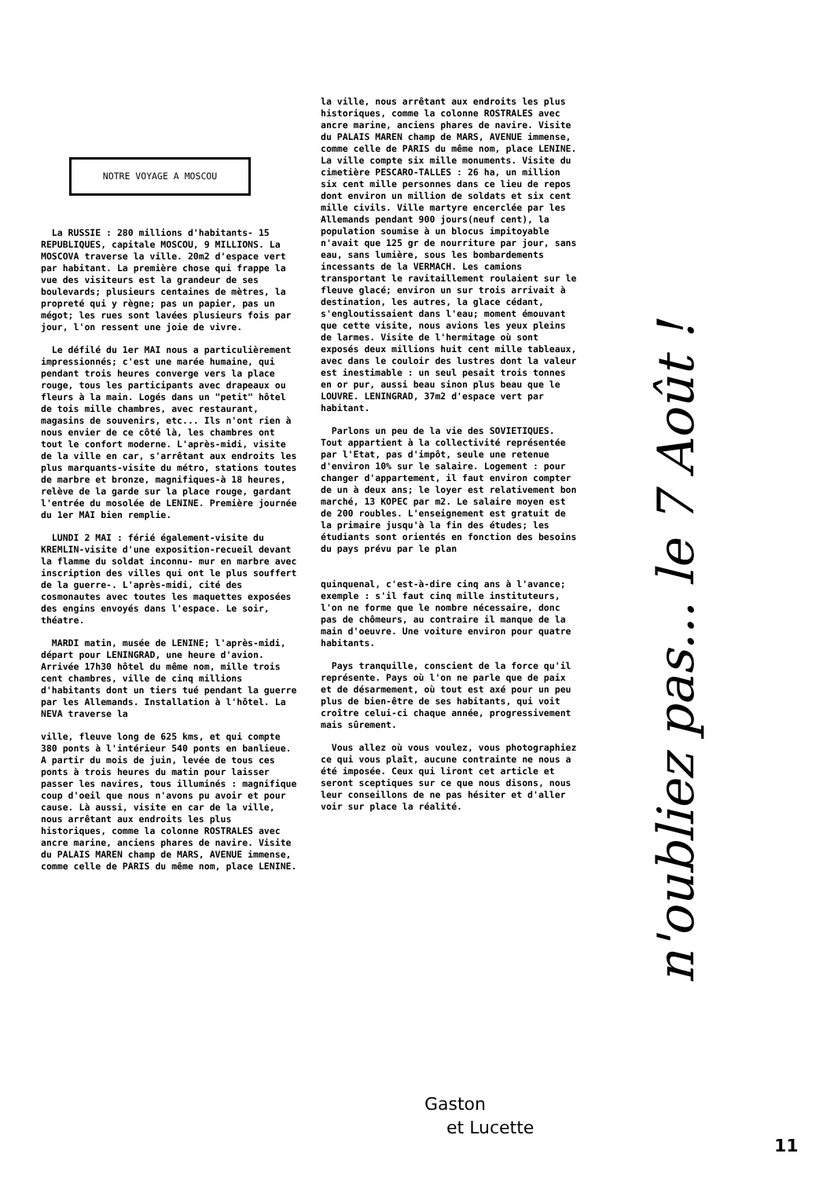NOTRE VOYAGE A MOSCOU
La RUSSIE : 280 millions d'habitants- 15 REPUBLIQUES, capitale MOSCOU, 9 MILLIONS. La MOSCOVA traverse la ville. 20m2 d'espace vert par habitant. La première chose qui frappe la vue des visiteurs est la grandeur de ses boulevards; plusieurs centaines de mètres, la propreté qui y règne; pas un papier, pas un mégot; les rues sont lavées plusieurs fois par jour, l'on ressent une joie de vivre.
Le défilé du 1er MAI nous a particulièrement impressionnés; c'est une marée humaine, qui pendant trois heures converge vers la place rouge, tous les participants avec drapeaux ou fleurs à la main. Logés dans un "petit" hôtel de tois mille chambres, avec restaurant, magasins de souvenirs, etc... Ils n'ont rien à nous envier de ce côté là, les chambres ont tout le confort moderne. L'après-midi, visite de la ville en car, s'arrêtant aux endroits les plus marquants-visite du métro, stations toutes de marbre et bronze, magnifiques-à 18 heures, relève de la garde sur la place rouge, gardant l'entrée du mosolée de LENINE. Première journée du 1er MAI bien remplie.
LUNDI 2 MAI : férié également-visite du KREMLIN-visite d'une exposition-recueil devant la flamme du soldat inconnu- mur en marbre avec inscription des villes qui ont le plus souffert de la guerre-. L'après-midi, cité des cosmonautes avec toutes les maquettes exposées des engins envoyés dans l'espace. Le soir, théatre.
MARDI matin, musée de LENINE; l'après-midi, départ pour LENINGRAD, une heure d'avion. Arrivée 17h30 hôtel du même nom, mille trois cent chambres, ville de cinq millions d'habitants dont un tiers tué pendant la guerre par les Allemands. Installation à l'hôtel. La NEVA traverse la
ville, fleuve long de 625 kms, et qui compte 380 ponts à l'intérieur 540 ponts en banlieue. A partir du mois de juin, levée de tous ces ponts à trois heures du matin pour laisser passer les navires, tous illuminés : magnifique coup d'oeil que nous n'avons pu avoir et pour cause. Là aussi, visite en car de la ville, nous arrêtant aux endroits les plus historiques, comme la colonne ROSTRALES avec ancre marine, anciens phares de navire. Visite du PALAIS MAREN champ de MARS, AVENUE immense, comme celle de PARIS du même nom, place LENINE.
la ville, nous arrêtant aux endroits les plus historiques, comme la colonne ROSTRALES avec ancre marine, anciens phares de navire. Visite du PALAIS MAREN champ de MARS, AVENUE immense, comme celle de PARIS du même nom, place LENINE.
La ville compte six mille monuments. Visite du cimetière PESCARO-TALLES : 26 ha, un million six cent mille personnes dans ce lieu de repos dont environ un million de soldats et six cent mille civils. Ville martyre encerclée par les Allemands pendant 900 jours(neuf cent), la population soumise à un blocus impitoyable n'avait que 125 gr de nourriture par jour, sans eau, sans lumière, sous les bombardements incessants de la VERMACH. Les camions transportant le ravitaillement roulaient sur le fleuve glacé; environ un sur trois arrivait à destination, les autres, la glace cédant, s'engloutissaient dans l'eau; moment émouvant que cette visite, nous avions les yeux pleins de larmes. Visite de l'hermitage où sont exposés deux millions huit cent mille tableaux, avec dans le couloir des lustres dont la valeur est inestimable : un seul pesait trois tonnes en or pur, aussi beau sinon plus beau que le LOUVRE. LENINGRAD, 37m2 d'espace vert par habitant.
Parlons un peu de la vie des SOVIETIQUES. Tout appartient à la collectivité représentée par l'Etat, pas d'impôt, seule une retenue d'environ 10% sur le salaire. Logement : pour changer d'appartement, il faut environ compter de un à deux ans; le loyer est relativement bon marché, 13 KOPEC par m2. Le salaire moyen est de 200 roubles. L'enseignement est gratuit de la primaire jusqu'à la fin des études; les étudiants sont orientés en fonction des besoins du pays prévu par le plan
quinquenal, c'est-à-dire cinq ans à l'avance; exemple : s'il faut cinq mille instituteurs, l'on ne forme que le nombre nécessaire, donc pas de chômeurs, au contraire il manque de la main d'oeuvre. Une voiture environ pour quatre habitants.
Pays tranquille, conscient de la force qu'il représente. Pays où l'on ne parle que de paix et de désarmement, où tout est axé pour un peu plus de bien-être de ses habitants, qui voit croître celui-ci chaque année, progressivement mais sûrement.
Vous allez où vous voulez, vous photographiez ce qui vous plaît, aucune contrainte ne nous a été imposée. Ceux qui liront cet article et seront sceptiques sur ce que nous disons, nous leur conseillons de ne pas hésiter et d'aller voir sur place la réalité.
Gaston
et Lucette
n'oubliez pas... le 7 Août !
11